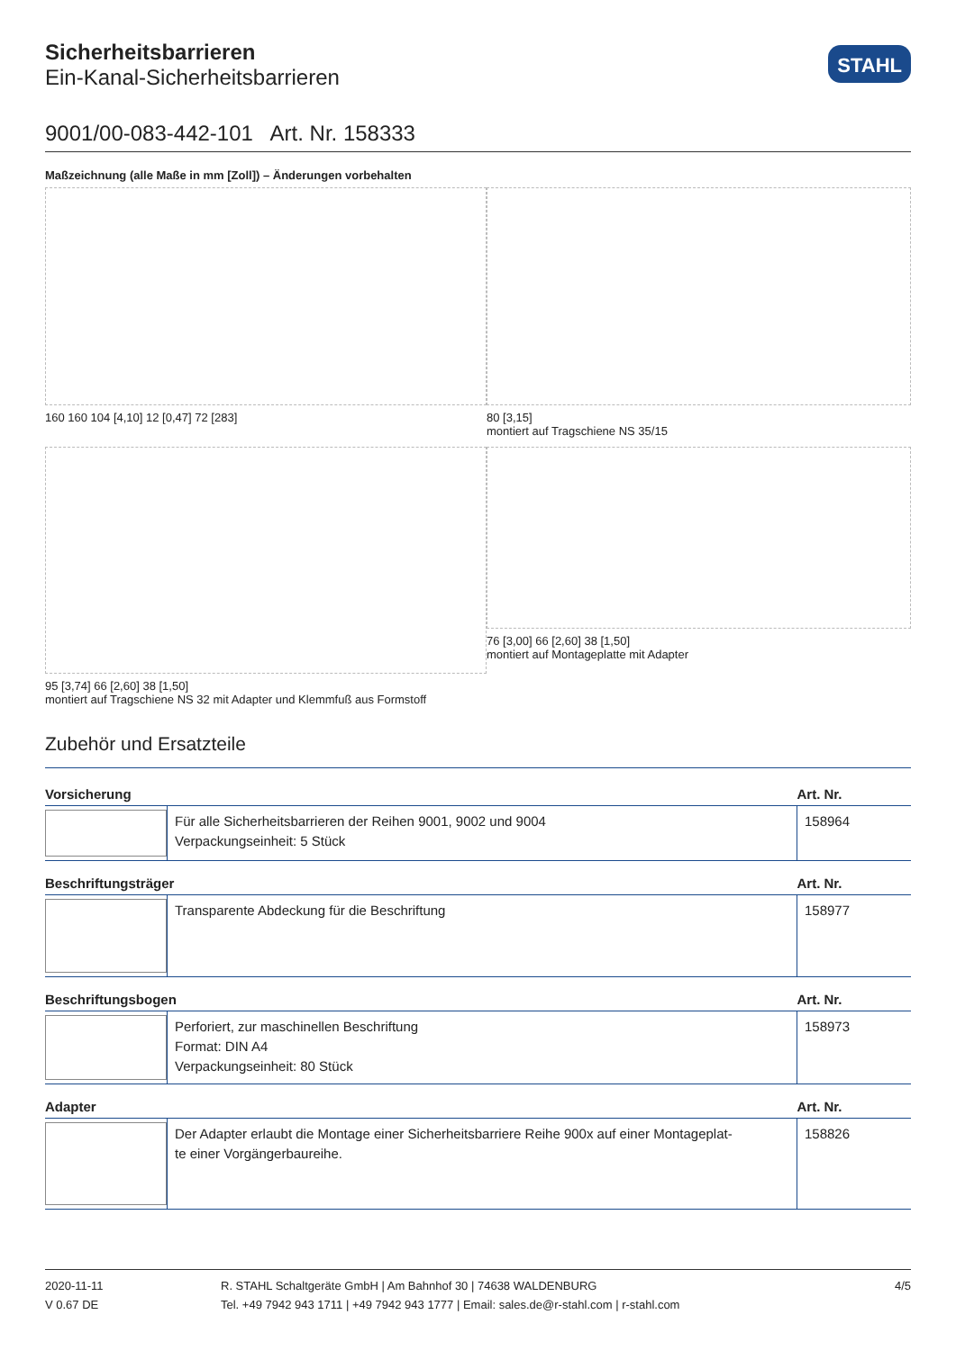Sicherheitsbarrieren
Ein-Kanal-Sicherheitsbarrieren
STAHL
9001/00-083-442-101 Art. Nr. 158333
Maßzeichnung (alle Maße in mm [Zoll]) – Änderungen vorbehalten
160 160 104 [4,10] 12 [0,47] 72 [283]
80 [3,15]
montiert auf Tragschiene NS 35/15
95 [3,74] 66 [2,60] 38 [1,50]
montiert auf Tragschiene NS 32 mit Adapter und Klemmfuß aus Formstoff
76 [3,00] 66 [2,60] 38 [1,50]
montiert auf Montageplatte mit Adapter
Zubehör und Ersatzteile
| Vorsicherung | | Art. Nr. |
| --- | --- | --- |
| | Für alle Sicherheitsbarrieren der Reihen 9001, 9002 und 9004 Verpackungseinheit: 5 Stück | 158964 |
| Beschriftungsträger | | Art. Nr. |
| --- | --- | --- |
| | Transparente Abdeckung für die Beschriftung | 158977 |
| Beschriftungsbogen | | Art. Nr. |
| --- | --- | --- |
| | Perforiert, zur maschinellen Beschriftung Format: DIN A4 Verpackungseinheit: 80 Stück | 158973 |
| Adapter | | Art. Nr. |
| --- | --- | --- |
| | Der Adapter erlaubt die Montage einer Sicherheitsbarriere Reihe 900x auf einer Montageplat- te einer Vorgängerbaureihe. | 158826 |
2020-11-11
V 0.67 DE
R. STAHL Schaltgeräte GmbH | Am Bahnhof 30 | 74638 WALDENBURG
Tel. +49 7942 943 1711 | +49 7942 943 1777 | Email: sales.de@r-stahl.com | r-stahl.com
4/5